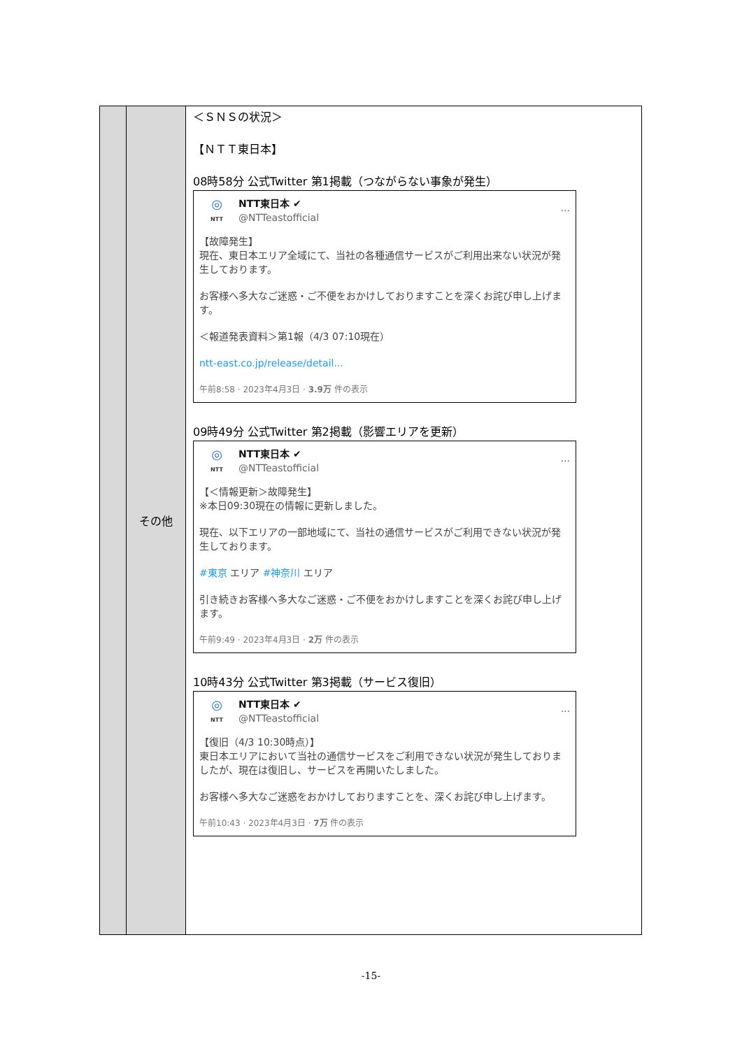| | その他 | ＜ＳＮＳの状況＞ 【ＮＴＴ東日本】 08時58分 公式Twitter 第1掲載（つながらない事象が発生） ◎ NTT NTT東日本 ✔ @NTTeastofficial ··· 【故障発生】 現在、東日本エリア全域にて、当社の各種通信サービスがご利用出来ない状況が発生しております。 お客様へ多大なご迷惑・ご不便をおかけしておりますことを深くお詫び申し上げます。 ＜報道発表資料＞第1報（4/3 07:10現在） ntt-east.co.jp/release/detail... 午前8:58 · 2023年4月3日 · 3.9万 件の表示 09時49分 公式Twitter 第2掲載（影響エリアを更新） ◎ NTT NTT東日本 ✔ @NTTeastofficial ··· 【＜情報更新＞故障発生】 ※本日09:30現在の情報に更新しました。 現在、以下エリアの一部地域にて、当社の通信サービスがご利用できない状況が発生しております。 #東京 エリア #神奈川 エリア 引き続きお客様へ多大なご迷惑・ご不便をおかけしますことを深くお詫び申し上げます。 午前9:49 · 2023年4月3日 · 2万 件の表示 10時43分 公式Twitter 第3掲載（サービス復旧） ◎ NTT NTT東日本 ✔ @NTTeastofficial ··· 【復旧（4/3 10:30時点）】 東日本エリアにおいて当社の通信サービスをご利用できない状況が発生しておりましたが、現在は復旧し、サービスを再開いたしました。 お客様へ多大なご迷惑をおかけしておりますことを、深くお詫び申し上げます。 午前10:43 · 2023年4月3日 · 7万 件の表示 |
-15-